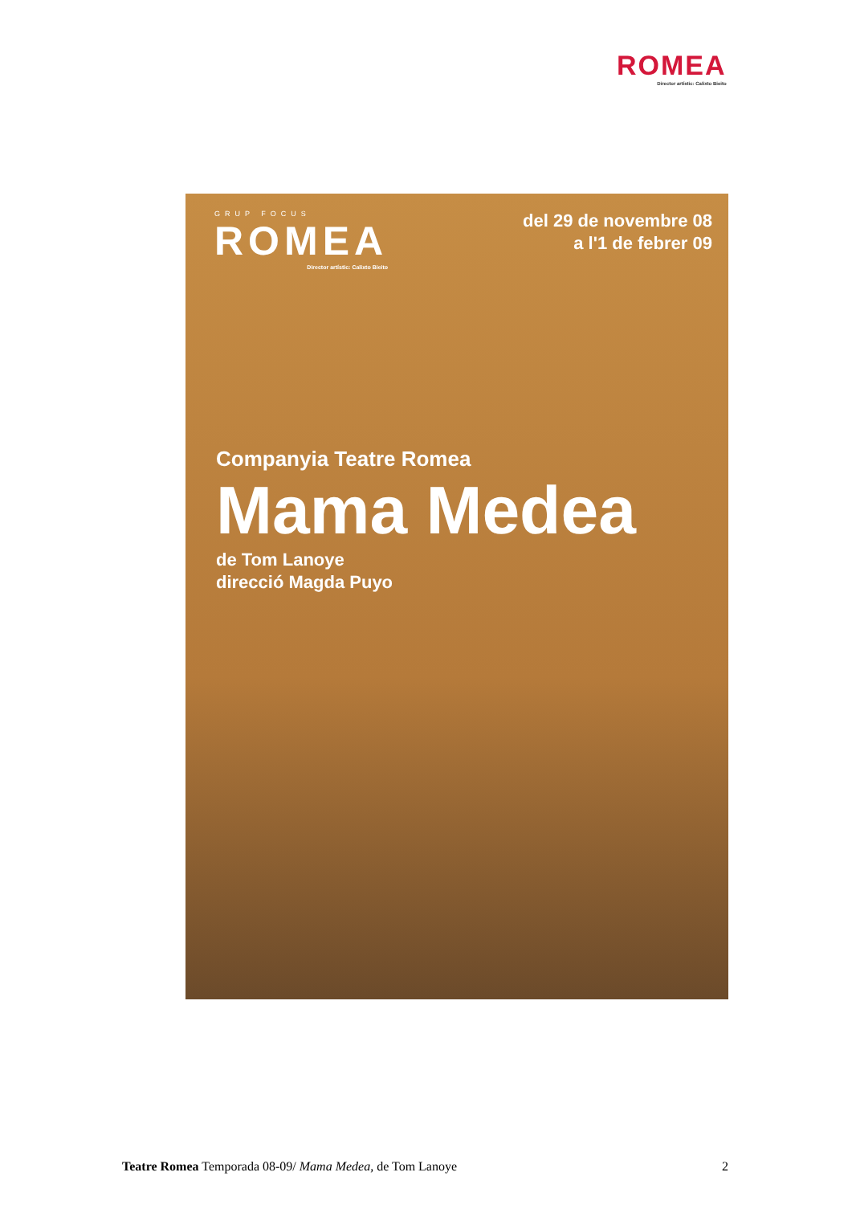ROMEA
Director artístic: Calixto Bieito
GRUP FOCUS
ROMEA
Director artístic: Calixto Bieito
del 29 de novembre 08
a l'1 de febrer 09
Companyia Teatre Romea
Mama Medea
de Tom Lanoye
direcció Magda Puyo
Teatre Romea Temporada 08-09/ Mama Medea, de Tom Lanoye 2